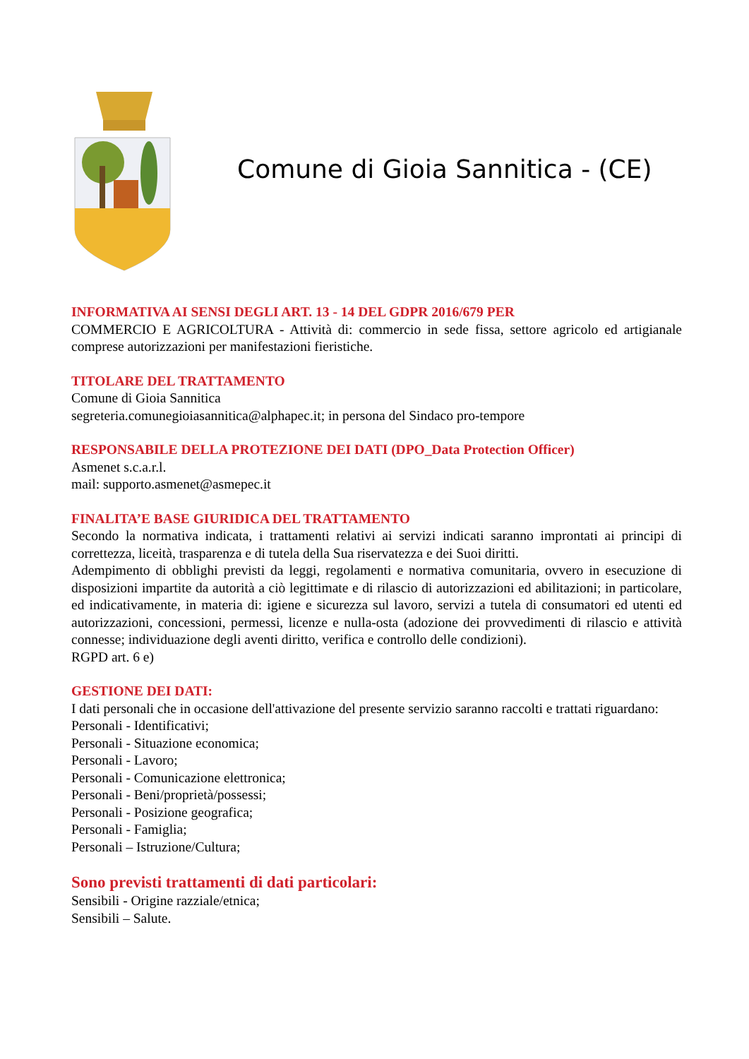Comune di Gioia Sannitica - (CE)
INFORMATIVA AI SENSI DEGLI ART. 13 - 14 DEL GDPR 2016/679 PER
COMMERCIO E AGRICOLTURA - Attività di: commercio in sede fissa, settore agricolo ed artigianale comprese autorizzazioni per manifestazioni fieristiche.
TITOLARE DEL TRATTAMENTO
Comune di Gioia Sannitica
segreteria.comunegioiasannitica@alphapec.it; in persona del Sindaco pro-tempore
RESPONSABILE DELLA PROTEZIONE DEI DATI (DPO_Data Protection Officer)
Asmenet s.c.a.r.l.
mail: supporto.asmenet@asmepec.it
FINALITA’E BASE GIURIDICA DEL TRATTAMENTO
Secondo la normativa indicata, i trattamenti relativi ai servizi indicati saranno improntati ai principi di correttezza, liceità, trasparenza e di tutela della Sua riservatezza e dei Suoi diritti.
Adempimento di obblighi previsti da leggi, regolamenti e normativa comunitaria, ovvero in esecuzione di disposizioni impartite da autorità a ciò legittimate e di rilascio di autorizzazioni ed abilitazioni; in particolare, ed indicativamente, in materia di: igiene e sicurezza sul lavoro, servizi a tutela di consumatori ed utenti ed autorizzazioni, concessioni, permessi, licenze e nulla-osta (adozione dei provvedimenti di rilascio e attività connesse; individuazione degli aventi diritto, verifica e controllo delle condizioni).
RGPD art. 6 e)
GESTIONE DEI DATI:
I dati personali che in occasione dell'attivazione del presente servizio saranno raccolti e trattati riguardano:
Personali - Identificativi;
Personali - Situazione economica;
Personali - Lavoro;
Personali - Comunicazione elettronica;
Personali - Beni/proprietà/possessi;
Personali - Posizione geografica;
Personali - Famiglia;
Personali – Istruzione/Cultura;
Sono previsti trattamenti di dati particolari:
Sensibili - Origine razziale/etnica;
Sensibili – Salute.